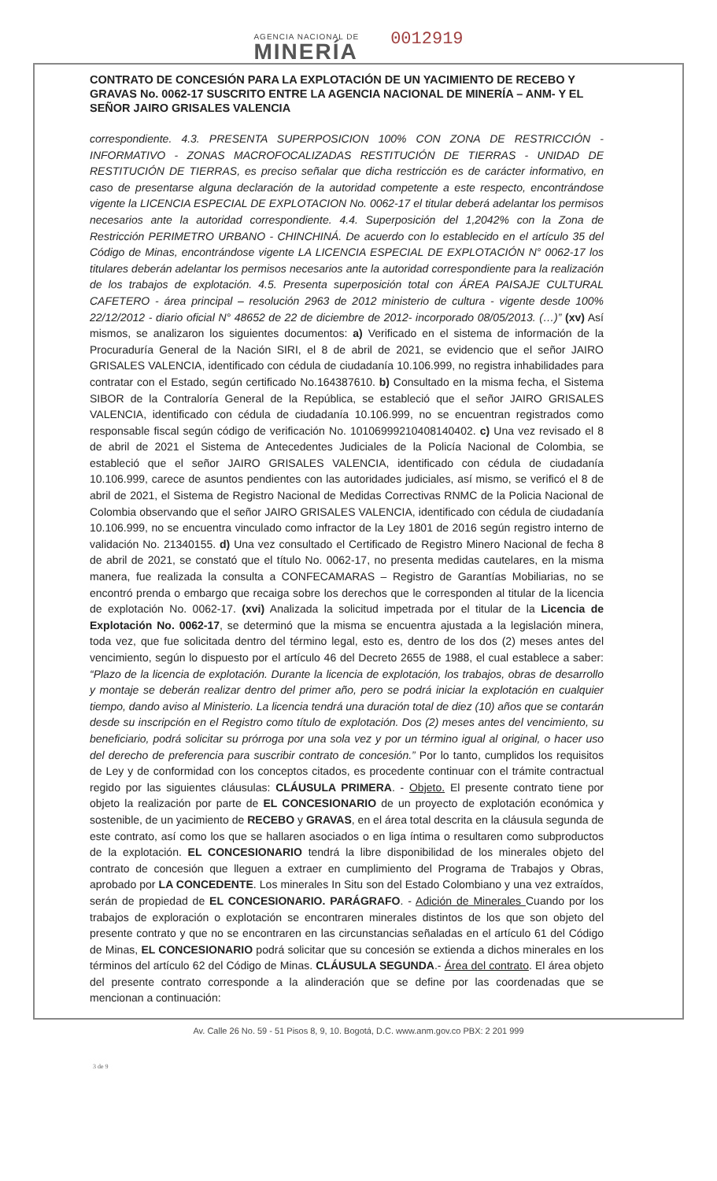AGENCIA NACIONAL DE
MINERÍA
0012919
CONTRATO DE CONCESIÓN PARA LA EXPLOTACIÓN DE UN YACIMIENTO DE RECEBO Y GRAVAS No. 0062-17 SUSCRITO ENTRE LA AGENCIA NACIONAL DE MINERÍA – ANM- Y EL SEÑOR JAIRO GRISALES VALENCIA
correspondiente. 4.3. PRESENTA SUPERPOSICION 100% CON ZONA DE RESTRICCIÓN - INFORMATIVO - ZONAS MACROFOCALIZADAS RESTITUCIÓN DE TIERRAS - UNIDAD DE RESTITUCIÓN DE TIERRAS, es preciso señalar que dicha restricción es de carácter informativo, en caso de presentarse alguna declaración de la autoridad competente a este respecto, encontrándose vigente la LICENCIA ESPECIAL DE EXPLOTACION No. 0062-17 el titular deberá adelantar los permisos necesarios ante la autoridad correspondiente. 4.4. Superposición del 1,2042% con la Zona de Restricción PERIMETRO URBANO - CHINCHINÁ. De acuerdo con lo establecido en el artículo 35 del Código de Minas, encontrándose vigente LA LICENCIA ESPECIAL DE EXPLOTACIÓN N° 0062-17 los titulares deberán adelantar los permisos necesarios ante la autoridad correspondiente para la realización de los trabajos de explotación. 4.5. Presenta superposición total con ÁREA PAISAJE CULTURAL CAFETERO - área principal – resolución 2963 de 2012 ministerio de cultura - vigente desde 100% 22/12/2012 - diario oficial N° 48652 de 22 de diciembre de 2012- incorporado 08/05/2013. (…)” (xv) Así mismos, se analizaron los siguientes documentos: a) Verificado en el sistema de información de la Procuraduría General de la Nación SIRI, el 8 de abril de 2021, se evidencio que el señor JAIRO GRISALES VALENCIA, identificado con cédula de ciudadanía 10.106.999, no registra inhabilidades para contratar con el Estado, según certificado No.164387610. b) Consultado en la misma fecha, el Sistema SIBOR de la Contraloría General de la República, se estableció que el señor JAIRO GRISALES VALENCIA, identificado con cédula de ciudadanía 10.106.999, no se encuentran registrados como responsable fiscal según código de verificación No. 10106999210408140402. c) Una vez revisado el 8 de abril de 2021 el Sistema de Antecedentes Judiciales de la Policía Nacional de Colombia, se estableció que el señor JAIRO GRISALES VALENCIA, identificado con cédula de ciudadanía 10.106.999, carece de asuntos pendientes con las autoridades judiciales, así mismo, se verificó el 8 de abril de 2021, el Sistema de Registro Nacional de Medidas Correctivas RNMC de la Policia Nacional de Colombia observando que el señor JAIRO GRISALES VALENCIA, identificado con cédula de ciudadanía 10.106.999, no se encuentra vinculado como infractor de la Ley 1801 de 2016 según registro interno de validación No. 21340155. d) Una vez consultado el Certificado de Registro Minero Nacional de fecha 8 de abril de 2021, se constató que el título No. 0062-17, no presenta medidas cautelares, en la misma manera, fue realizada la consulta a CONFECAMARAS – Registro de Garantías Mobiliarias, no se encontró prenda o embargo que recaiga sobre los derechos que le corresponden al titular de la licencia de explotación No. 0062-17. (xvi) Analizada la solicitud impetrada por el titular de la Licencia de Explotación No. 0062-17, se determinó que la misma se encuentra ajustada a la legislación minera, toda vez, que fue solicitada dentro del término legal, esto es, dentro de los dos (2) meses antes del vencimiento, según lo dispuesto por el artículo 46 del Decreto 2655 de 1988, el cual establece a saber: “Plazo de la licencia de explotación. Durante la licencia de explotación, los trabajos, obras de desarrollo y montaje se deberán realizar dentro del primer año, pero se podrá iniciar la explotación en cualquier tiempo, dando aviso al Ministerio. La licencia tendrá una duración total de diez (10) años que se contarán desde su inscripción en el Registro como título de explotación. Dos (2) meses antes del vencimiento, su beneficiario, podrá solicitar su prórroga por una sola vez y por un término igual al original, o hacer uso del derecho de preferencia para suscribir contrato de concesión.” Por lo tanto, cumplidos los requisitos de Ley y de conformidad con los conceptos citados, es procedente continuar con el trámite contractual regido por las siguientes cláusulas: CLÁUSULA PRIMERA. - Objeto. El presente contrato tiene por objeto la realización por parte de EL CONCESIONARIO de un proyecto de explotación económica y sostenible, de un yacimiento de RECEBO y GRAVAS, en el área total descrita en la cláusula segunda de este contrato, así como los que se hallaren asociados o en liga íntima o resultaren como subproductos de la explotación. EL CONCESIONARIO tendrá la libre disponibilidad de los minerales objeto del contrato de concesión que lleguen a extraer en cumplimiento del Programa de Trabajos y Obras, aprobado por LA CONCEDENTE. Los minerales In Situ son del Estado Colombiano y una vez extraídos, serán de propiedad de EL CONCESIONARIO. PARÁGRAFO. - Adición de Minerales Cuando por los trabajos de exploración o explotación se encontraren minerales distintos de los que son objeto del presente contrato y que no se encontraren en las circunstancias señaladas en el artículo 61 del Código de Minas, EL CONCESIONARIO podrá solicitar que su concesión se extienda a dichos minerales en los términos del artículo 62 del Código de Minas. CLÁUSULA SEGUNDA.- Área del contrato. El área objeto del presente contrato corresponde a la alinderación que se define por las coordenadas que se mencionan a continuación:
Av. Calle 26 No. 59 - 51 Pisos 8, 9, 10. Bogotá, D.C. www.anm.gov.co PBX: 2 201 999
3 de 9